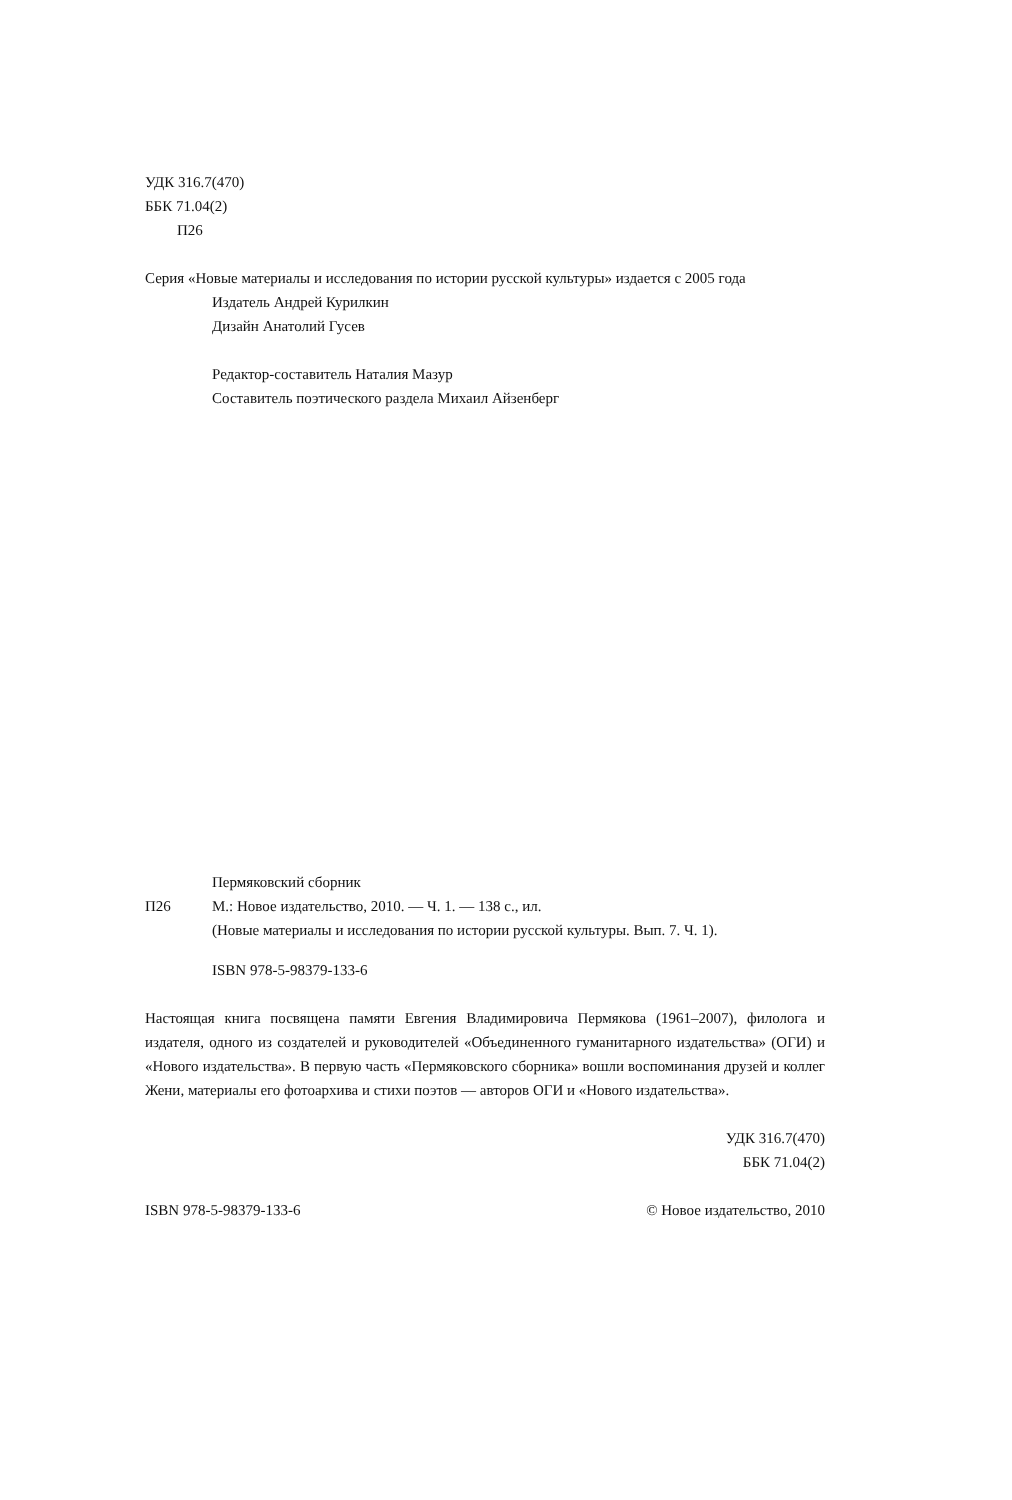УДК 316.7(470)
ББК 71.04(2)
П26
Серия «Новые материалы и исследования по истории русской культуры» издается с 2005 года
Издатель Андрей Курилкин
Дизайн Анатолий Гусев
Редактор-составитель Наталия Мазур
Составитель поэтического раздела Михаил Айзенберг
Пермяковский сборник
П26 М.: Новое издательство, 2010. — Ч. 1. — 138 с., ил.
(Новые материалы и исследования по истории русской культуры. Вып. 7. Ч. 1).
ISBN 978-5-98379-133-6
Настоящая книга посвящена памяти Евгения Владимировича Пермякова (1961–2007), филолога и издателя, одного из создателей и руководителей «Объединенного гуманитарного издательства» (ОГИ) и «Нового издательства». В первую часть «Пермяковского сборника» вошли воспоминания друзей и коллег Жени, материалы его фотоархива и стихи поэтов — авторов ОГИ и «Нового издательства».
УДК 316.7(470)
ББК 71.04(2)
ISBN 978-5-98379-133-6 © Новое издательство, 2010